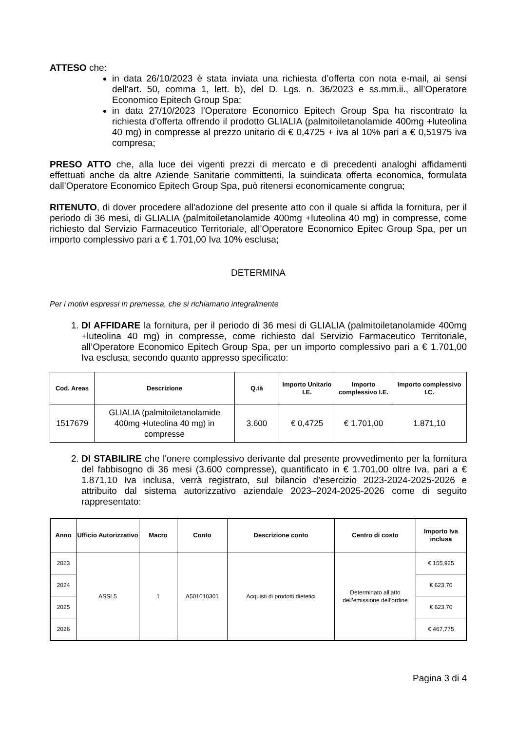ATTESO che:
in data 26/10/2023 è stata inviata una richiesta d’offerta con nota e-mail, ai sensi dell'art. 50, comma 1, lett. b), del D. Lgs. n. 36/2023 e ss.mm.ii., all’Operatore Economico Epitech Group Spa;
in data 27/10/2023 l’Operatore Economico Epitech Group Spa ha riscontrato la richiesta d’offerta offrendo il prodotto GLIALIA (palmitoiletanolamide 400mg +luteolina 40 mg) in compresse al prezzo unitario di € 0,4725 + iva al 10% pari a € 0,51975 iva compresa;
PRESO ATTO che, alla luce dei vigenti prezzi di mercato e di precedenti analoghi affidamenti effettuati anche da altre Aziende Sanitarie committenti, la suindicata offerta economica, formulata dall’Operatore Economico Epitech Group Spa, può ritenersi economicamente congrua;
RITENUTO, di dover procedere all'adozione del presente atto con il quale si affida la fornitura, per il periodo di 36 mesi, di GLIALIA (palmitoiletanolamide 400mg +luteolina 40 mg) in compresse, come richiesto dal Servizio Farmaceutico Territoriale, all’Operatore Economico Epitec Group Spa, per un importo complessivo pari a € 1.701,00 Iva 10% esclusa;
DETERMINA
Per i motivi espressi in premessa, che si richiamano integralmente
1. DI AFFIDARE la fornitura, per il periodo di 36 mesi di GLIALIA (palmitoiletanolamide 400mg +luteolina 40 mg) in compresse, come richiesto dal Servizio Farmaceutico Territoriale, all’Operatore Economico Epitech Group Spa, per un importo complessivo pari a € 1.701,00 Iva esclusa, secondo quanto appresso specificato:
| Cod. Areas | Descrizione | Q.tà | Importo Unitario I.E. | Importo complessivo I.E. | Importo complessivo I.C. |
| --- | --- | --- | --- | --- | --- |
| 1517679 | GLIALIA (palmitoiletanolamide 400mg +luteolina 40 mg) in compresse | 3.600 | € 0,4725 | € 1.701,00 | 1.871,10 |
2. DI STABILIRE che l'onere complessivo derivante dal presente provvedimento per la fornitura del fabbisogno di 36 mesi (3.600 compresse), quantificato in € 1.701,00 oltre Iva, pari a € 1.871,10 Iva inclusa, verrà registrato, sul bilancio d’esercizio 2023-2024-2025-2026 e attribuito dal sistema autorizzativo aziendale 2023–2024-2025-2026 come di seguito rappresentato:
| Anno | Ufficio Autorizzativo | Macro | Conto | Descrizione conto | Centro di costo | Importo Iva inclusa |
| --- | --- | --- | --- | --- | --- | --- |
| 2023 | ASSL5 | 1 | A501010301 | Acquisti di prodotti dietetici | Determinato all’atto dell’emissione dell’ordine | € 155,925 |
| 2024 | | | | | | € 623,70 |
| 2025 | | | | | | € 623,70 |
| 2026 | | | | | | € 467,775 |
Pagina 3 di 4